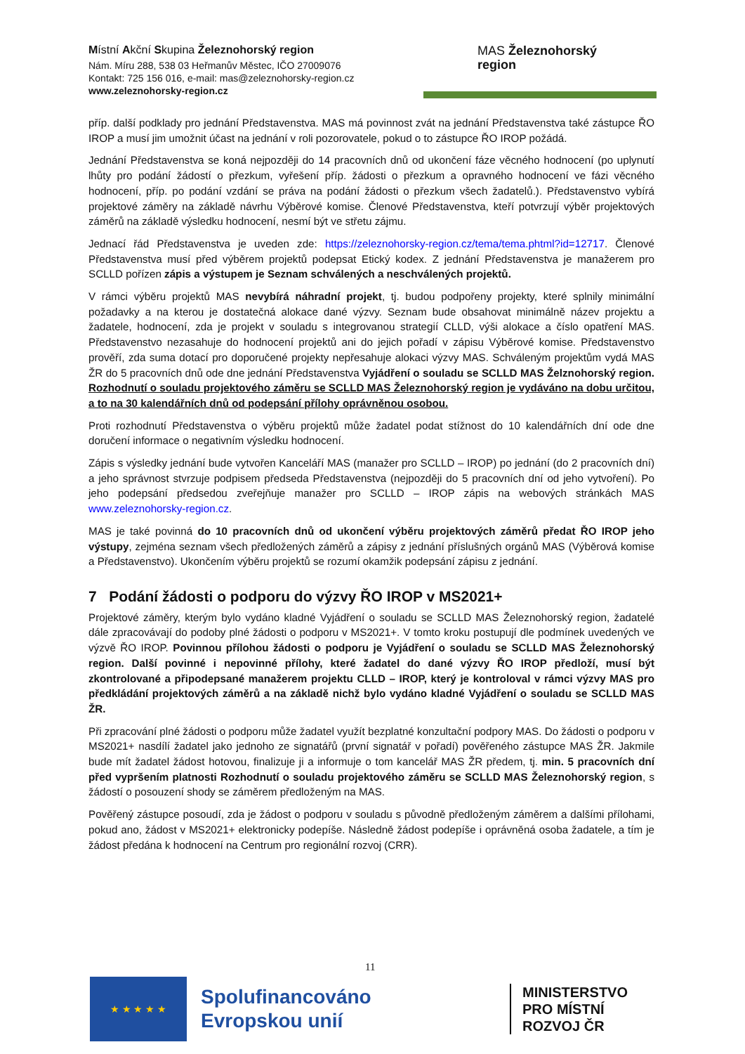Místní Akční Skupina Železnohorský region
Nám. Míru 288, 538 03 Heřmanův Městec, IČO 27009076
Kontakt: 725 156 016, e-mail: mas@zeleznohorsky-region.cz
www.zeleznohorsky-region.cz
MAS Železnohorský
region
příp. další podklady pro jednání Představenstva. MAS má povinnost zvát na jednání Představenstva také zástupce ŘO IROP a musí jim umožnit účast na jednání v roli pozorovatele, pokud o to zástupce ŘO IROP požádá.
Jednání Představenstva se koná nejpozději do 14 pracovních dnů od ukončení fáze věcného hodnocení (po uplynutí lhůty pro podání žádostí o přezkum, vyřešení příp. žádosti o přezkum a opravného hodnocení ve fázi věcného hodnocení, příp. po podání vzdání se práva na podání žádosti o přezkum všech žadatelů.). Představenstvo vybírá projektové záměry na základě návrhu Výběrové komise. Členové Představenstva, kteří potvrzují výběr projektových záměrů na základě výsledku hodnocení, nesmí být ve střetu zájmu.
Jednací řád Představenstva je uveden zde: https://zeleznohorsky-region.cz/tema/tema.phtml?id=12717. Členové Představenstva musí před výběrem projektů podepsat Etický kodex. Z jednání Představenstva je manažerem pro SCLLD pořízen zápis a výstupem je Seznam schválených a neschválených projektů.
V rámci výběru projektů MAS nevybírá náhradní projekt, tj. budou podpořeny projekty, které splnily minimální požadavky a na kterou je dostatečná alokace dané výzvy. Seznam bude obsahovat minimálně název projektu a žadatele, hodnocení, zda je projekt v souladu s integrovanou strategií CLLD, výši alokace a číslo opatření MAS. Představenstvo nezasahuje do hodnocení projektů ani do jejich pořadí v zápisu Výběrové komise. Představenstvo prověří, zda suma dotací pro doporučené projekty nepřesahuje alokaci výzvy MAS. Schváleným projektům vydá MAS ŽR do 5 pracovních dnů ode dne jednání Představenstva Vyjádření o souladu se SCLLD MAS Želznohorský region. Rozhodnutí o souladu projektového záměru se SCLLD MAS Železnohorský region je vydáváno na dobu určitou, a to na 30 kalendářních dnů od podepsání přílohy oprávněnou osobou.
Proti rozhodnutí Představenstva o výběru projektů může žadatel podat stížnost do 10 kalendářních dní ode dne doručení informace o negativním výsledku hodnocení.
Zápis s výsledky jednání bude vytvořen Kanceláří MAS (manažer pro SCLLD – IROP) po jednání (do 2 pracovních dní) a jeho správnost stvrzuje podpisem předseda Představenstva (nejpozději do 5 pracovních dní od jeho vytvoření). Po jeho podepsání předsedou zveřejňuje manažer pro SCLLD – IROP zápis na webových stránkách MAS www.zeleznohorsky-region.cz.
MAS je také povinná do 10 pracovních dnů od ukončení výběru projektových záměrů předat ŘO IROP jeho výstupy, zejména seznam všech předložených záměrů a zápisy z jednání příslušných orgánů MAS (Výběrová komise a Představenstvo). Ukončením výběru projektů se rozumí okamžik podepsání zápisu z jednání.
7 Podání žádosti o podporu do výzvy ŘO IROP v MS2021+
Projektové záměry, kterým bylo vydáno kladné Vyjádření o souladu se SCLLD MAS Železnohorský region, žadatelé dále zpracovávají do podoby plné žádosti o podporu v MS2021+. V tomto kroku postupují dle podmínek uvedených ve výzvě ŘO IROP. Povinnou přílohou žádosti o podporu je Vyjádření o souladu se SCLLD MAS Železnohorský region. Další povinné i nepovinné přílohy, které žadatel do dané výzvy ŘO IROP předloží, musí být zkontrolované a připodepsané manažerem projektu CLLD – IROP, který je kontroloval v rámci výzvy MAS pro předkládání projektových záměrů a na základě nichž bylo vydáno kladné Vyjádření o souladu se SCLLD MAS ŽR.
Při zpracování plné žádosti o podporu může žadatel využít bezplatné konzultační podpory MAS. Do žádosti o podporu v MS2021+ nasdílí žadatel jako jednoho ze signatářů (první signatář v pořadí) pověřeného zástupce MAS ŽR. Jakmile bude mít žadatel žádost hotovou, finalizuje ji a informuje o tom kancelář MAS ŽR předem, tj. min. 5 pracovních dní před vypršením platnosti Rozhodnutí o souladu projektového záměru se SCLLD MAS Železnohorský region, s žádostí o posouzení shody se záměrem předloženým na MAS.
Pověřený zástupce posoudí, zda je žádost o podporu v souladu s původně předloženým záměrem a dalšími přílohami, pokud ano, žádost v MS2021+ elektronicky podepíše. Následně žádost podepíše i oprávněná osoba žadatele, a tím je žádost předána k hodnocení na Centrum pro regionální rozvoj (CRR).
11
★ ★ ★ ★ ★
Spolufinancováno Evropskou unií
MINISTERSTVO
PRO MÍSTNÍ
ROZVOJ ČR